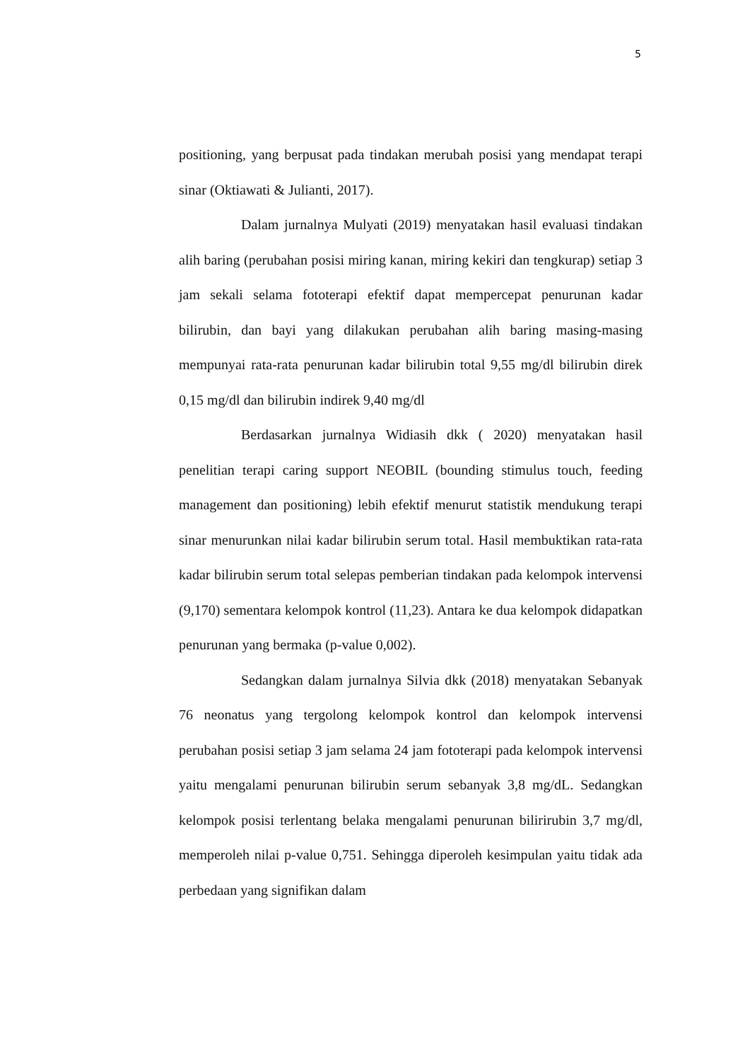5
positioning, yang berpusat pada tindakan merubah posisi yang mendapat terapi sinar (Oktiawati & Julianti, 2017).
Dalam jurnalnya Mulyati (2019) menyatakan hasil evaluasi tindakan alih baring (perubahan posisi miring kanan, miring kekiri dan tengkurap) setiap 3 jam sekali selama fototerapi efektif dapat mempercepat penurunan kadar bilirubin, dan bayi yang dilakukan perubahan alih baring masing-masing mempunyai rata-rata penurunan kadar bilirubin total 9,55 mg/dl bilirubin direk 0,15 mg/dl dan bilirubin indirek 9,40 mg/dl
Berdasarkan jurnalnya Widiasih dkk ( 2020) menyatakan hasil penelitian terapi caring support NEOBIL (bounding stimulus touch, feeding management dan positioning) lebih efektif menurut statistik mendukung terapi sinar menurunkan nilai kadar bilirubin serum total. Hasil membuktikan rata-rata kadar bilirubin serum total selepas pemberian tindakan pada kelompok intervensi (9,170) sementara kelompok kontrol (11,23). Antara ke dua kelompok didapatkan penurunan yang bermaka (p-value 0,002).
Sedangkan dalam jurnalnya Silvia dkk (2018) menyatakan Sebanyak 76 neonatus yang tergolong kelompok kontrol dan kelompok intervensi perubahan posisi setiap 3 jam selama 24 jam fototerapi pada kelompok intervensi yaitu mengalami penurunan bilirubin serum sebanyak 3,8 mg/dL. Sedangkan kelompok posisi terlentang belaka mengalami penurunan bilirirubin 3,7 mg/dl, memperoleh nilai p-value 0,751. Sehingga diperoleh kesimpulan yaitu tidak ada perbedaan yang signifikan dalam